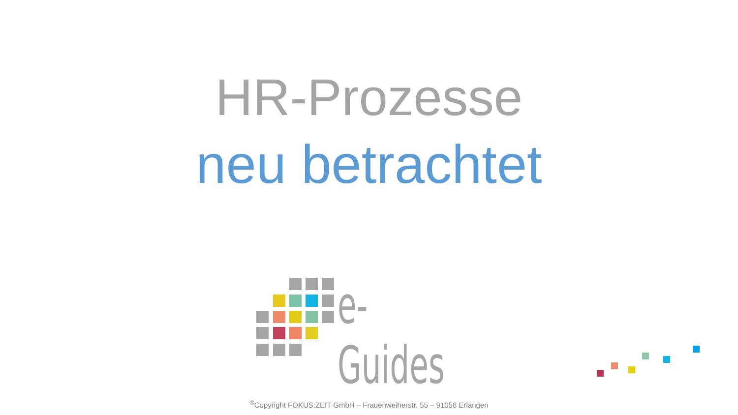HR-Prozesse
neu betrachtet
e-Guides
<sup>®</sup>Copyright FOKUS:ZEIT GmbH – Frauenweiherstr. 55 – 91058 Erlangen